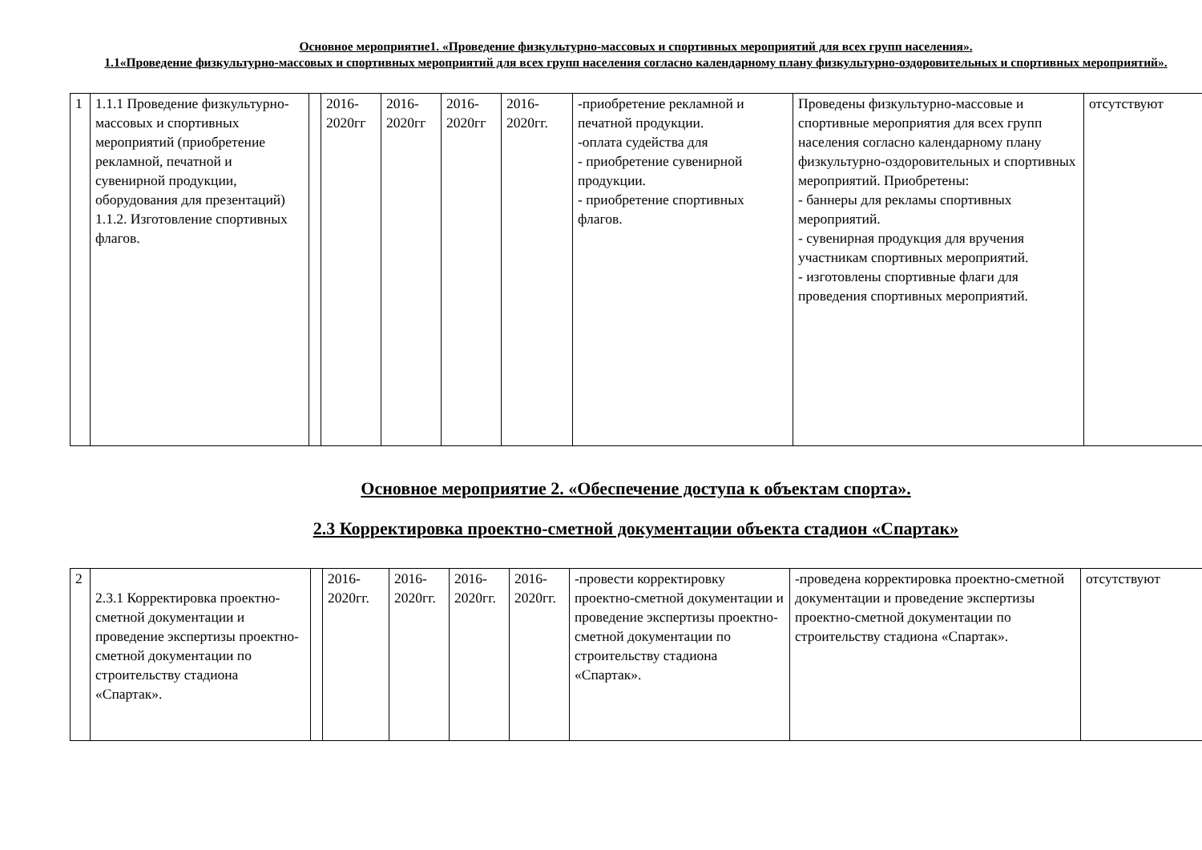Основное мероприятие1. «Проведение физкультурно-массовых и спортивных мероприятий для всех групп населения».
1.1«Проведение физкультурно-массовых и спортивных мероприятий для всех групп населения согласно календарному плану физкультурно-оздоровительных и спортивных мероприятий».
| 1 | 1.1.1 Проведение физкультурно-массовых и спортивных мероприятий (приобретение рекламной, печатной и сувенирной продукции, оборудования для презентаций) 1.1.2. Изготовление спортивных флагов. | | 2016-2020гг | 2016-2020гг | 2016-2020гг | 2016-2020гг. | -приобретение рекламной и печатной продукции. -оплата судейства для - приобретение сувенирной продукции. - приобретение спортивных флагов. | Проведены физкультурно-массовые и спортивные мероприятия для всех групп населения согласно календарному плану физкультурно-оздоровительных и спортивных мероприятий. Приобретены: - баннеры для рекламы спортивных мероприятий. - сувенирная продукция для вручения участникам спортивных мероприятий. - изготовлены спортивные флаги для проведения спортивных мероприятий. | отсутствуют |
Основное мероприятие 2. «Обеспечение доступа к объектам спорта».
2.3 Корректировка проектно-сметной документации объекта стадион «Спартак»
| 2 | 2.3.1 Корректировка проектно-сметной документации и проведение экспертизы проектно-сметной документации по строительству стадиона «Спартак». | | 2016-2020гг. | 2016-2020гг. | 2016-2020гг. | 2016-2020гг. | -провести корректировку проектно-сметной документации и проведение экспертизы проектно-сметной документации по строительству стадиона «Спартак». | -проведена корректировка проектно-сметной документации и проведение экспертизы проектно-сметной документации по строительству стадиона «Спартак». | отсутствуют |